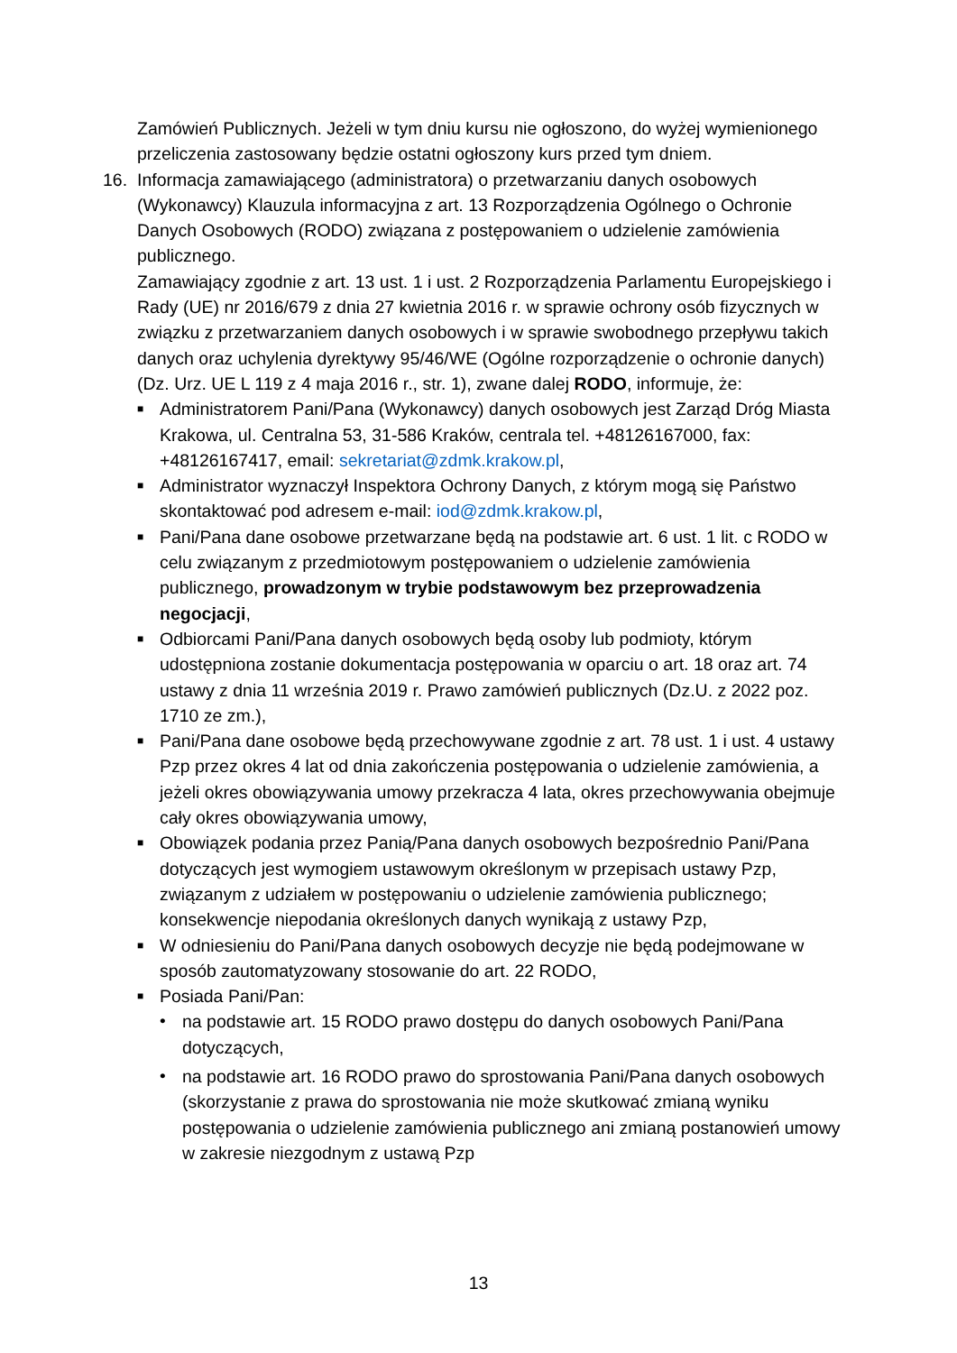Zamówień Publicznych. Jeżeli w tym dniu kursu nie ogłoszono, do wyżej wymienionego przeliczenia zastosowany będzie ostatni ogłoszony kurs przed tym dniem.
16. Informacja zamawiającego (administratora) o przetwarzaniu danych osobowych (Wykonawcy) Klauzula informacyjna z art. 13 Rozporządzenia Ogólnego o Ochronie Danych Osobowych (RODO) związana z postępowaniem o udzielenie zamówienia publicznego.
Zamawiający zgodnie z art. 13 ust. 1 i ust. 2 Rozporządzenia Parlamentu Europejskiego i Rady (UE) nr 2016/679 z dnia 27 kwietnia 2016 r. w sprawie ochrony osób fizycznych w związku z przetwarzaniem danych osobowych i w sprawie swobodnego przepływu takich danych oraz uchylenia dyrektywy 95/46/WE (Ogólne rozporządzenie o ochronie danych) (Dz. Urz. UE L 119 z 4 maja 2016 r., str. 1), zwane dalej RODO, informuje, że:
■ Administratorem Pani/Pana (Wykonawcy) danych osobowych jest Zarząd Dróg Miasta Krakowa, ul. Centralna 53, 31-586 Kraków, centrala tel. +48126167000, fax: +48126167417, email: sekretariat@zdmk.krakow.pl,
■ Administrator wyznaczył Inspektora Ochrony Danych, z którym mogą się Państwo skontaktować pod adresem e-mail: iod@zdmk.krakow.pl,
■ Pani/Pana dane osobowe przetwarzane będą na podstawie art. 6 ust. 1 lit. c RODO w celu związanym z przedmiotowym postępowaniem o udzielenie zamówienia publicznego, prowadzonym w trybie podstawowym bez przeprowadzenia negocjacji,
■ Odbiorcami Pani/Pana danych osobowych będą osoby lub podmioty, którym udostępniona zostanie dokumentacja postępowania w oparciu o art. 18 oraz art. 74 ustawy z dnia 11 września 2019 r. Prawo zamówień publicznych (Dz.U. z 2022 poz. 1710 ze zm.),
■ Pani/Pana dane osobowe będą przechowywane zgodnie z art. 78 ust. 1 i ust. 4 ustawy Pzp przez okres 4 lat od dnia zakończenia postępowania o udzielenie zamówienia, a jeżeli okres obowiązywania umowy przekracza 4 lata, okres przechowywania obejmuje cały okres obowiązywania umowy,
■ Obowiązek podania przez Panią/Pana danych osobowych bezpośrednio Pani/Pana dotyczących jest wymogiem ustawowym określonym w przepisach ustawy Pzp, związanym z udziałem w postępowaniu o udzielenie zamówienia publicznego; konsekwencje niepodania określonych danych wynikają z ustawy Pzp,
■ W odniesieniu do Pani/Pana danych osobowych decyzje nie będą podejmowane w sposób zautomatyzowany stosowanie do art. 22 RODO,
■ Posiada Pani/Pan:
• na podstawie art. 15 RODO prawo dostępu do danych osobowych Pani/Pana dotyczących,
• na podstawie art. 16 RODO prawo do sprostowania Pani/Pana danych osobowych (skorzystanie z prawa do sprostowania nie może skutkować zmianą wyniku postępowania o udzielenie zamówienia publicznego ani zmianą postanowień umowy w zakresie niezgodnym z ustawą Pzp
13